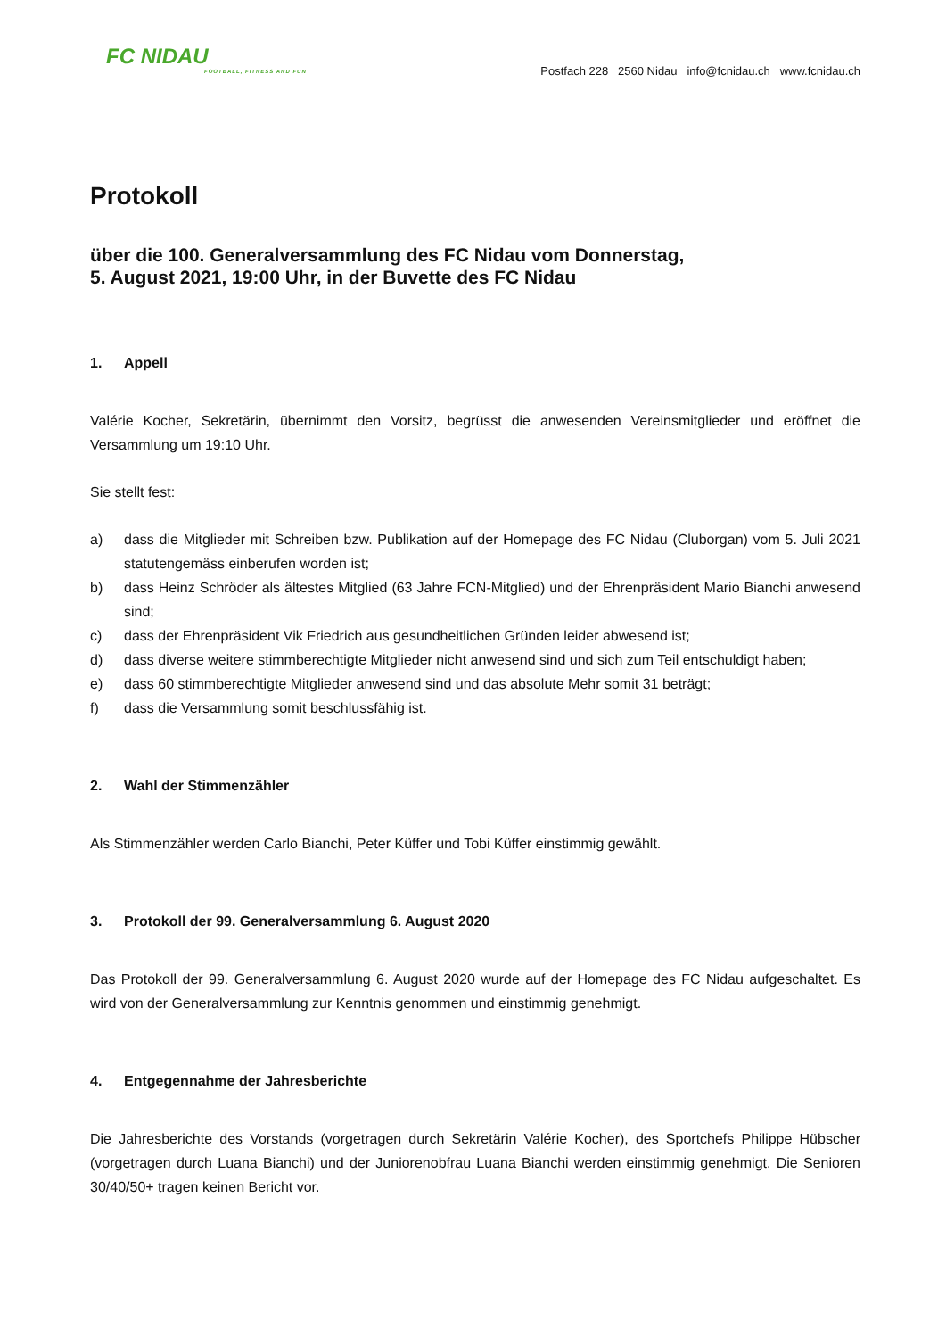FC NIDAU
FOOTBALL, FITNESS AND FUN
Postfach 228 2560 Nidau info@fcnidau.ch www.fcnidau.ch
Protokoll
über die 100. Generalversammlung des FC Nidau vom Donnerstag,
5. August 2021, 19:00 Uhr, in der Buvette des FC Nidau
1. Appell
Valérie Kocher, Sekretärin, übernimmt den Vorsitz, begrüsst die anwesenden Vereinsmitglieder und eröffnet die Versammlung um 19:10 Uhr.
Sie stellt fest:
a) dass die Mitglieder mit Schreiben bzw. Publikation auf der Homepage des FC Nidau (Cluborgan) vom 5. Juli 2021 statutengemäss einberufen worden ist;
b) dass Heinz Schröder als ältestes Mitglied (63 Jahre FCN-Mitglied) und der Ehrenpräsident Mario Bianchi anwesend sind;
c) dass der Ehrenpräsident Vik Friedrich aus gesundheitlichen Gründen leider abwesend ist;
d) dass diverse weitere stimmberechtigte Mitglieder nicht anwesend sind und sich zum Teil entschuldigt haben;
e) dass 60 stimmberechtigte Mitglieder anwesend sind und das absolute Mehr somit 31 beträgt;
f) dass die Versammlung somit beschlussfähig ist.
2. Wahl der Stimmenzähler
Als Stimmenzähler werden Carlo Bianchi, Peter Küffer und Tobi Küffer einstimmig gewählt.
3. Protokoll der 99. Generalversammlung 6. August 2020
Das Protokoll der 99. Generalversammlung 6. August 2020 wurde auf der Homepage des FC Nidau aufgeschaltet. Es wird von der Generalversammlung zur Kenntnis genommen und einstimmig genehmigt.
4. Entgegennahme der Jahresberichte
Die Jahresberichte des Vorstands (vorgetragen durch Sekretärin Valérie Kocher), des Sportchefs Philippe Hübscher (vorgetragen durch Luana Bianchi) und der Juniorenobfrau Luana Bianchi werden einstimmig genehmigt. Die Senioren 30/40/50+ tragen keinen Bericht vor.